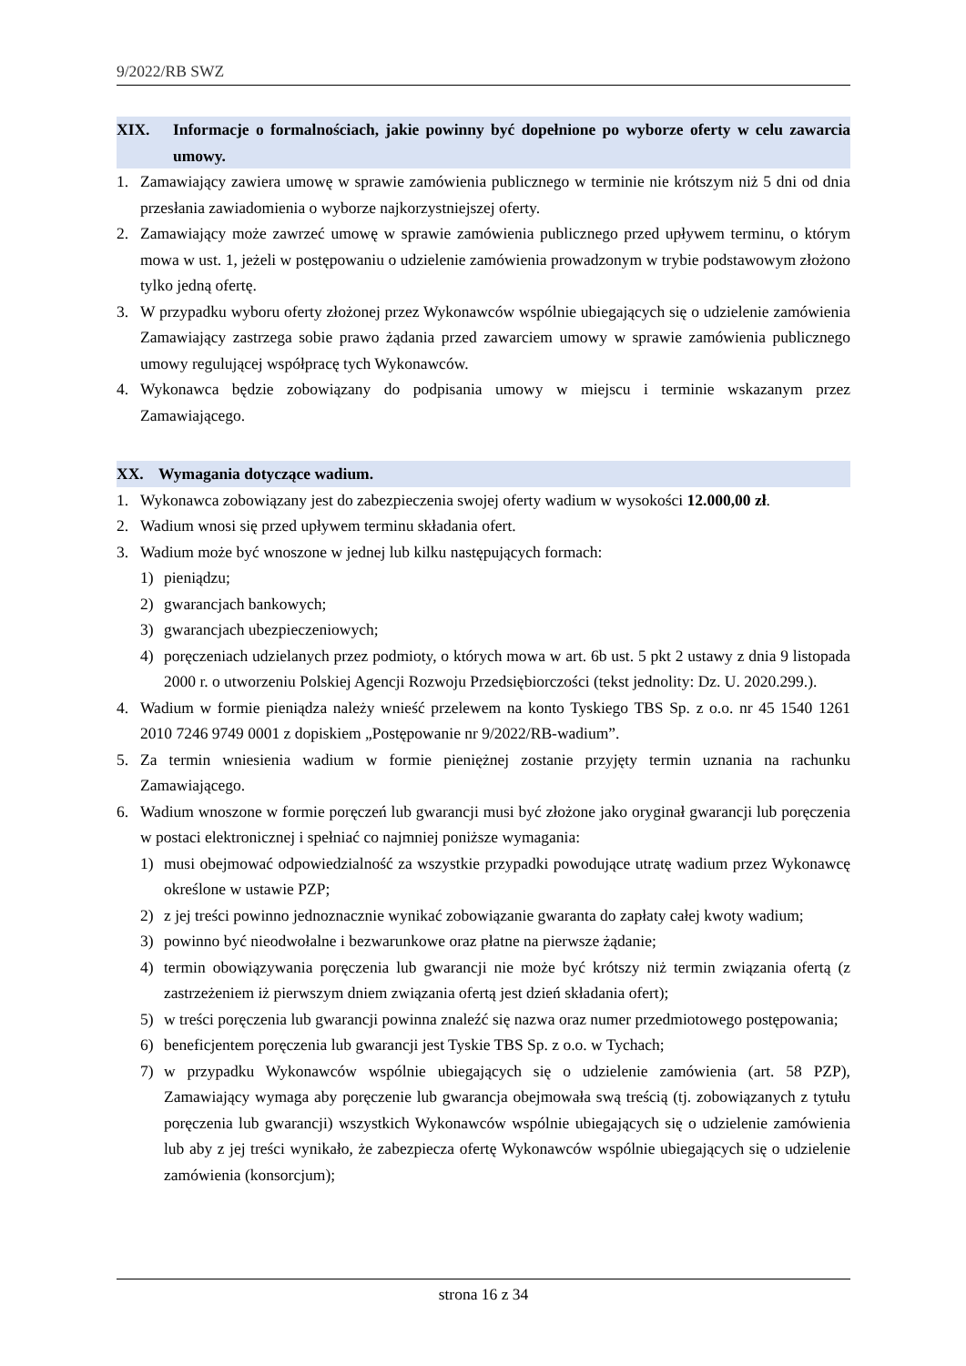9/2022/RB SWZ
XIX. Informacje o formalnościach, jakie powinny być dopełnione po wyborze oferty w celu zawarcia umowy.
1. Zamawiający zawiera umowę w sprawie zamówienia publicznego w terminie nie krótszym niż 5 dni od dnia przesłania zawiadomienia o wyborze najkorzystniejszej oferty.
2. Zamawiający może zawrzeć umowę w sprawie zamówienia publicznego przed upływem terminu, o którym mowa w ust. 1, jeżeli w postępowaniu o udzielenie zamówienia prowadzonym w trybie podstawowym złożono tylko jedną ofertę.
3. W przypadku wyboru oferty złożonej przez Wykonawców wspólnie ubiegających się o udzielenie zamówienia Zamawiający zastrzega sobie prawo żądania przed zawarciem umowy w sprawie zamówienia publicznego umowy regulującej współpracę tych Wykonawców.
4. Wykonawca będzie zobowiązany do podpisania umowy w miejscu i terminie wskazanym przez Zamawiającego.
XX. Wymagania dotyczące wadium.
1. Wykonawca zobowiązany jest do zabezpieczenia swojej oferty wadium w wysokości 12.000,00 zł.
2. Wadium wnosi się przed upływem terminu składania ofert.
3. Wadium może być wnoszone w jednej lub kilku następujących formach:
1) pieniądzu;
2) gwarancjach bankowych;
3) gwarancjach ubezpieczeniowych;
4) poręczeniach udzielanych przez podmioty, o których mowa w art. 6b ust. 5 pkt 2 ustawy z dnia 9 listopada 2000 r. o utworzeniu Polskiej Agencji Rozwoju Przedsiębiorczości (tekst jednolity: Dz. U. 2020.299.).
4. Wadium w formie pieniądza należy wnieść przelewem na konto Tyskiego TBS Sp. z o.o. nr 45 1540 1261 2010 7246 9749 0001 z dopiskiem „Postępowanie nr 9/2022/RB-wadium”.
5. Za termin wniesienia wadium w formie pieniężnej zostanie przyjęty termin uznania na rachunku Zamawiającego.
6. Wadium wnoszone w formie poręczeń lub gwarancji musi być złożone jako oryginał gwarancji lub poręczenia w postaci elektronicznej i spełniać co najmniej poniższe wymagania:
1) musi obejmować odpowiedzialność za wszystkie przypadki powodujące utratę wadium przez Wykonawcę określone w ustawie PZP;
2) z jej treści powinno jednoznacznie wynikać zobowiązanie gwaranta do zapłaty całej kwoty wadium;
3) powinno być nieodwołalne i bezwarunkowe oraz płatne na pierwsze żądanie;
4) termin obowiązywania poręczenia lub gwarancji nie może być krótszy niż termin związania ofertą (z zastrzeżeniem iż pierwszym dniem związania ofertą jest dzień składania ofert);
5) w treści poręczenia lub gwarancji powinna znaleźć się nazwa oraz numer przedmiotowego postępowania;
6) beneficjentem poręczenia lub gwarancji jest Tyskie TBS Sp. z o.o. w Tychach;
7) w przypadku Wykonawców wspólnie ubiegających się o udzielenie zamówienia (art. 58 PZP), Zamawiający wymaga aby poręczenie lub gwarancja obejmowała swą treścią (tj. zobowiązanych z tytułu poręczenia lub gwarancji) wszystkich Wykonawców wspólnie ubiegających się o udzielenie zamówienia lub aby z jej treści wynikało, że zabezpiecza ofertę Wykonawców wspólnie ubiegających się o udzielenie zamówienia (konsorcjum);
strona 16 z 34